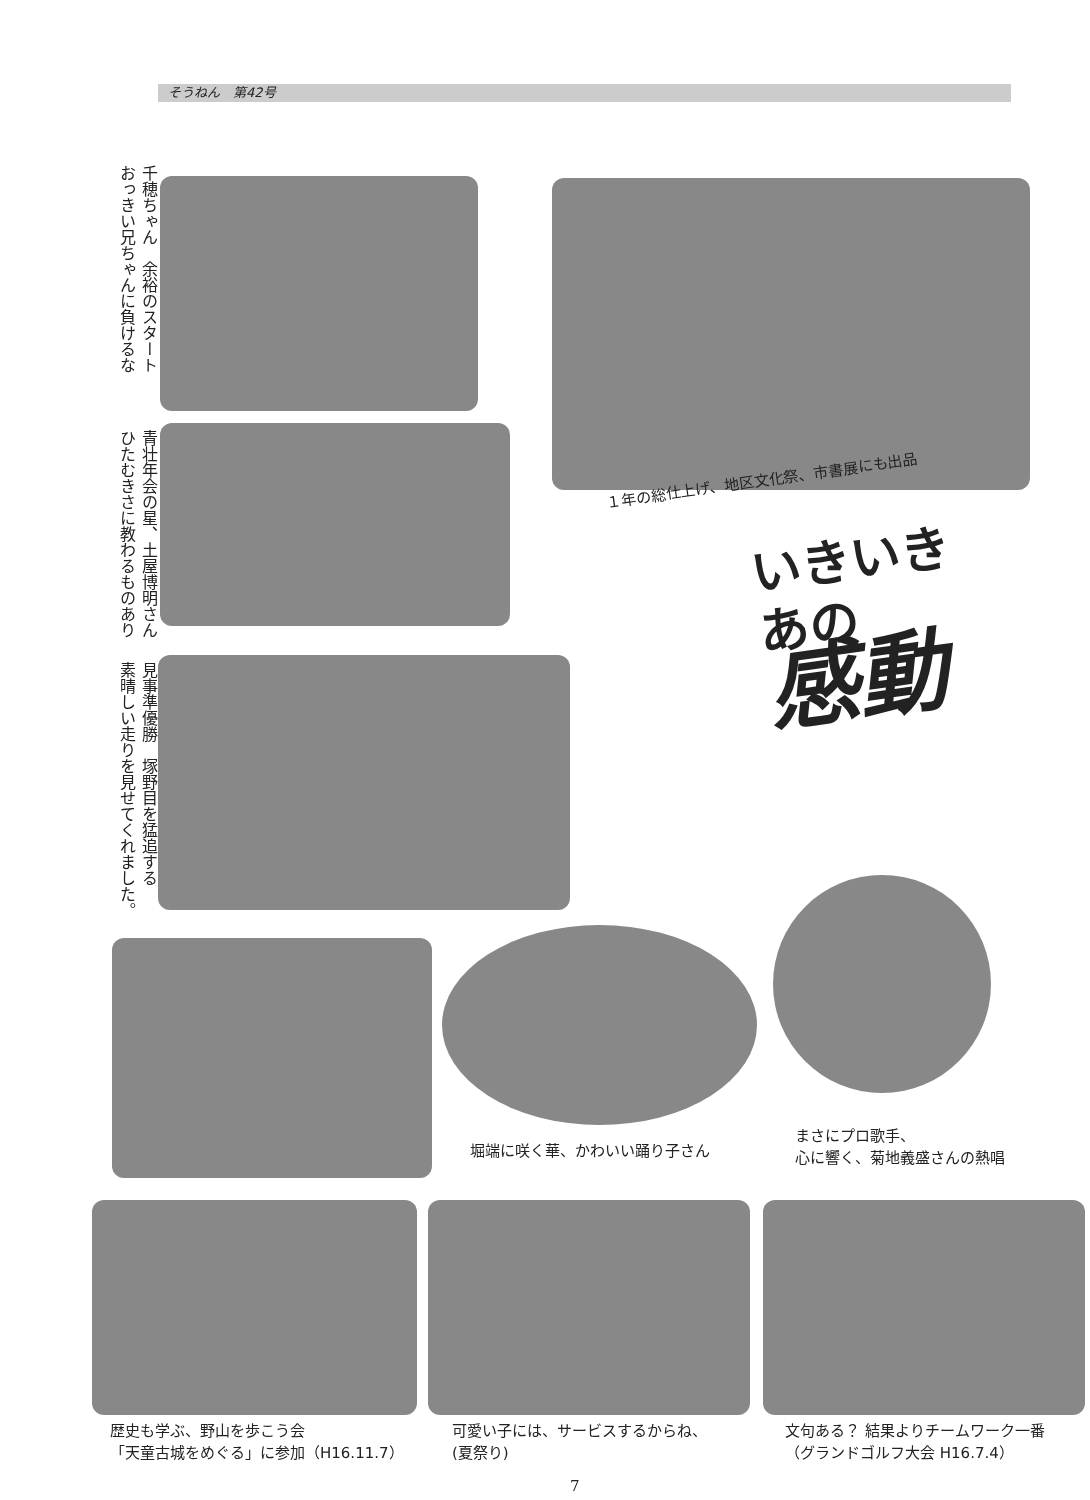そうねん　第42号
千穂ちゃん　余裕のスタート
おっきい兄ちゃんに負けるな
１年の総仕上げ、地区文化祭、市書展にも出品
青壮年会の星、土屋博明さん
ひたむきさに教わるものあり
いきいき
あの
感動
見事準優勝　塚野目を猛追する
素晴しい走りを見せてくれました。
堀端に咲く華、かわいい踊り子さん
まさにプロ歌手、
心に響く、菊地義盛さんの熱唱
歴史も学ぶ、野山を歩こう会
「天童古城をめぐる」に参加（H16.11.7）
可愛い子には、サービスするからね、
(夏祭り)
文句ある？ 結果よりチームワーク一番
（グランドゴルフ大会 H16.7.4）
7